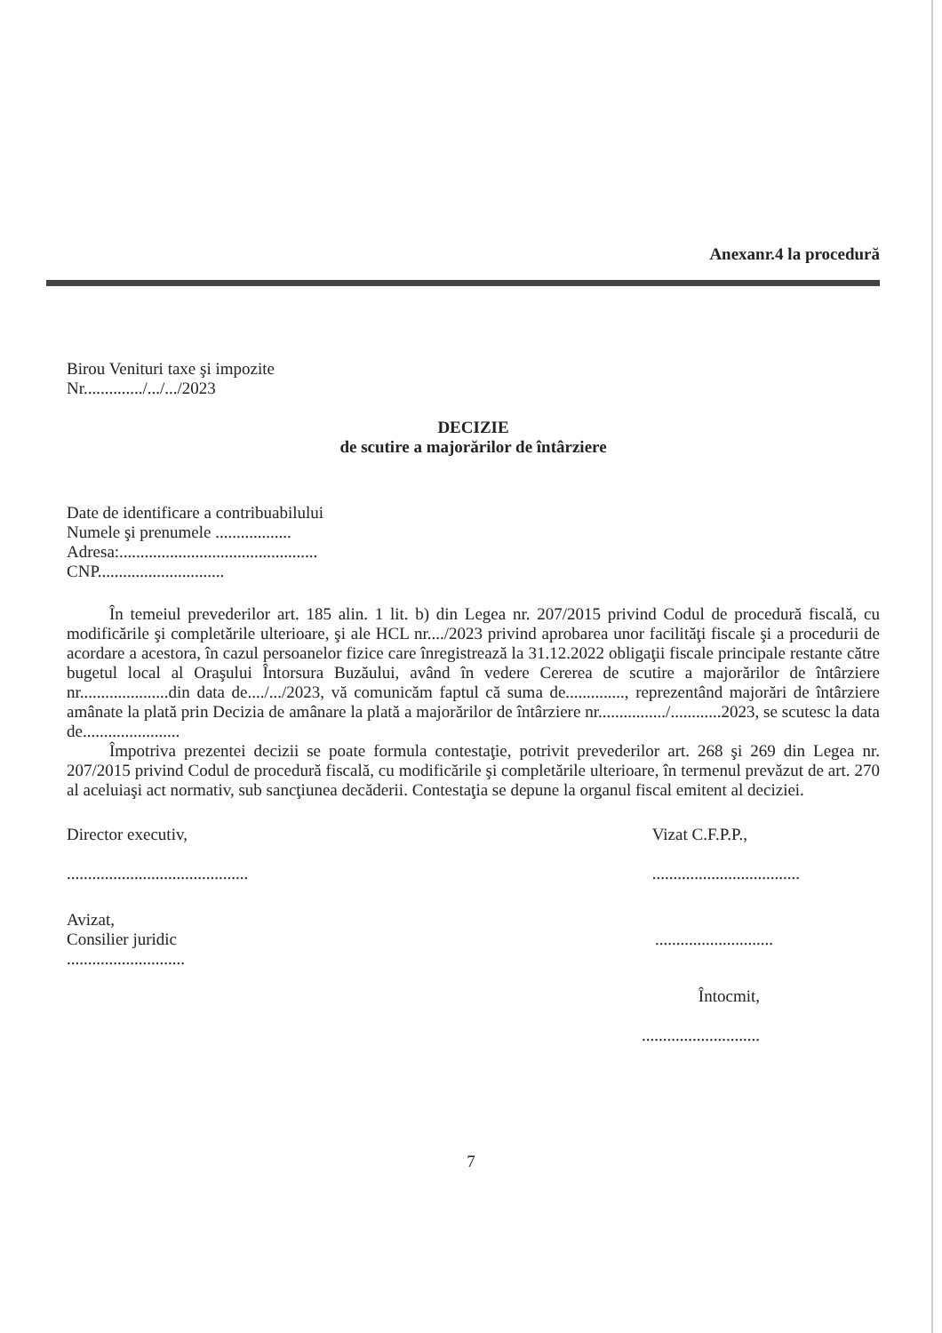Anexanr.4 la procedură
Birou Venituri taxe şi impozite
Nr............../.../.../2023
DECIZIE
de scutire a majorărilor de întârziere
Date de identificare a contribuabilului
Numele şi prenumele ..................
Adresa:...............................................
CNP..............................
În temeiul prevederilor art. 185 alin. 1 lit. b) din Legea nr. 207/2015 privind Codul de procedură fiscală, cu modificările şi completările ulterioare, şi ale HCL nr..../2023 privind aprobarea unor facilităţi fiscale şi a procedurii de acordare a acestora, în cazul persoanelor fizice care înregistrează la 31.12.2022 obligaţii fiscale principale restante către bugetul local al Oraşului Întorsura Buzăului, având în vedere Cererea de scutire a majorărilor de întârziere nr.....................din data de..../.../2023, vă comunicăm faptul că suma de.............., reprezentând majorări de întârziere amânate la plată prin Decizia de amânare la plată a majorărilor de întârziere nr................/............2023, se scutesc la data de.......................
Împotriva prezentei decizii se poate formula contestaţie, potrivit prevederilor art. 268 şi 269 din Legea nr. 207/2015 privind Codul de procedură fiscală, cu modificările şi completările ulterioare, în termenul prevăzut de art. 270 al aceluiaşi act normativ, sub sancţiunea decăderii. Contestaţia se depune la organul fiscal emitent al deciziei.
Director executiv,
...........................................
Vizat C.F.P.P.,
...................................
Avizat,
Consilier juridic
............................
............................
Întocmit,
............................
7